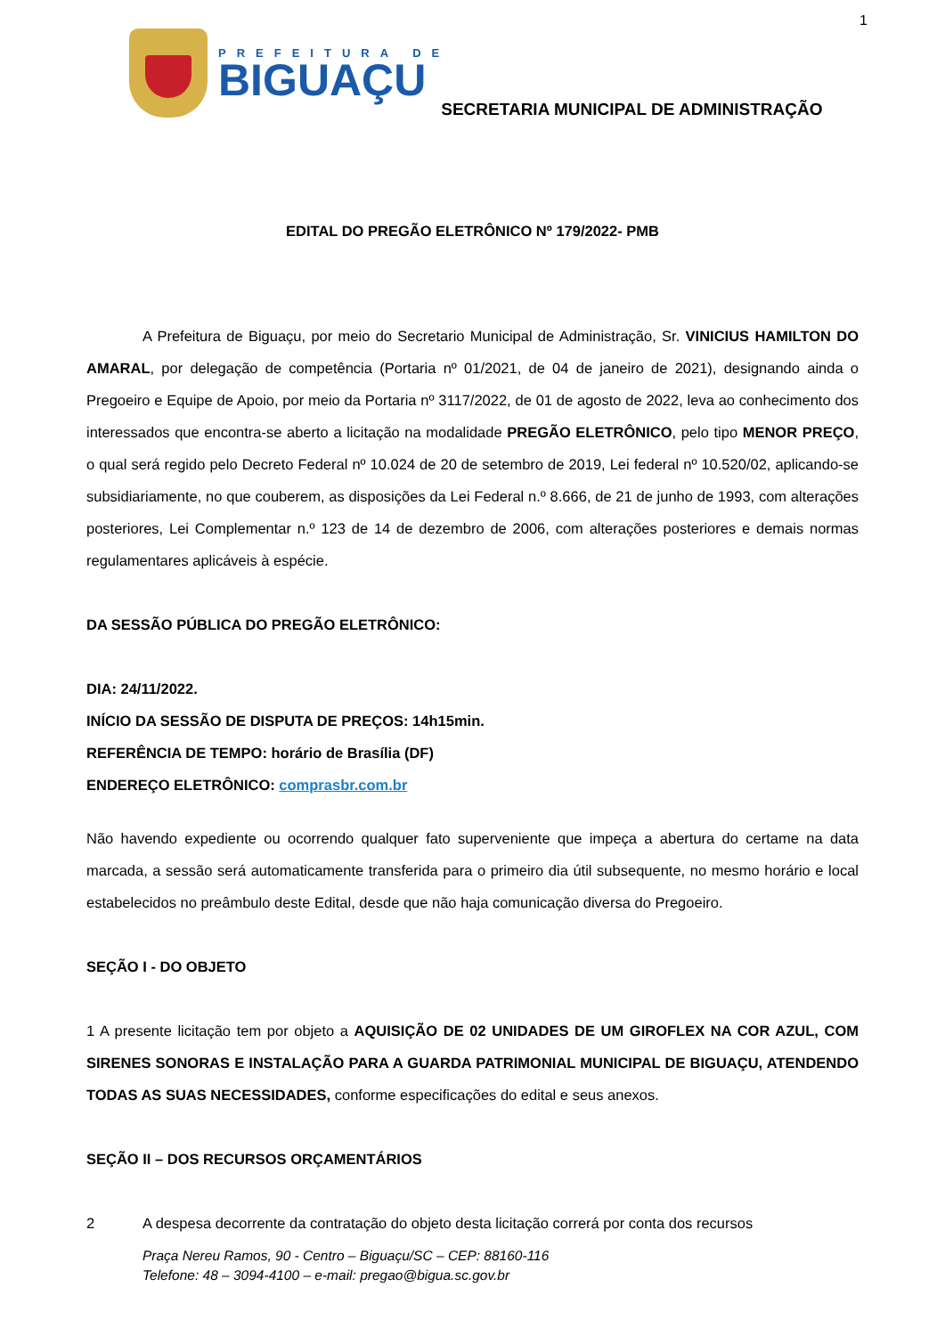1
PREFEITURA DE
BIGUAÇU
SECRETARIA MUNICIPAL DE ADMINISTRAÇÃO
EDITAL DO PREGÃO ELETRÔNICO Nº 179/2022- PMB
A Prefeitura de Biguaçu, por meio do Secretario Municipal de Administração, Sr. VINICIUS HAMILTON DO AMARAL, por delegação de competência (Portaria nº 01/2021, de 04 de janeiro de 2021), designando ainda o Pregoeiro e Equipe de Apoio, por meio da Portaria nº 3117/2022, de 01 de agosto de 2022, leva ao conhecimento dos interessados que encontra-se aberto a licitação na modalidade PREGÃO ELETRÔNICO, pelo tipo MENOR PREÇO, o qual será regido pelo Decreto Federal nº 10.024 de 20 de setembro de 2019, Lei federal nº 10.520/02, aplicando-se subsidiariamente, no que couberem, as disposições da Lei Federal n.º 8.666, de 21 de junho de 1993, com alterações posteriores, Lei Complementar n.º 123 de 14 de dezembro de 2006, com alterações posteriores e demais normas regulamentares aplicáveis à espécie.
DA SESSÃO PÚBLICA DO PREGÃO ELETRÔNICO:
DIA: 24/11/2022.
INÍCIO DA SESSÃO DE DISPUTA DE PREÇOS: 14h15min.
REFERÊNCIA DE TEMPO: horário de Brasília (DF)
ENDEREÇO ELETRÔNICO: comprasbr.com.br
Não havendo expediente ou ocorrendo qualquer fato superveniente que impeça a abertura do certame na data marcada, a sessão será automaticamente transferida para o primeiro dia útil subsequente, no mesmo horário e local estabelecidos no preâmbulo deste Edital, desde que não haja comunicação diversa do Pregoeiro.
SEÇÃO I - DO OBJETO
1 A presente licitação tem por objeto a AQUISIÇÃO DE 02 UNIDADES DE UM GIROFLEX NA COR AZUL, COM SIRENES SONORAS E INSTALAÇÃO PARA A GUARDA PATRIMONIAL MUNICIPAL DE BIGUAÇU, ATENDENDO TODAS AS SUAS NECESSIDADES, conforme especificações do edital e seus anexos.
SEÇÃO II – DOS RECURSOS ORÇAMENTÁRIOS
2 A despesa decorrente da contratação do objeto desta licitação correrá por conta dos recursos
Praça Nereu Ramos, 90 - Centro – Biguaçu/SC – CEP: 88160-116
Telefone: 48 – 3094-4100 – e-mail: pregao@bigua.sc.gov.br